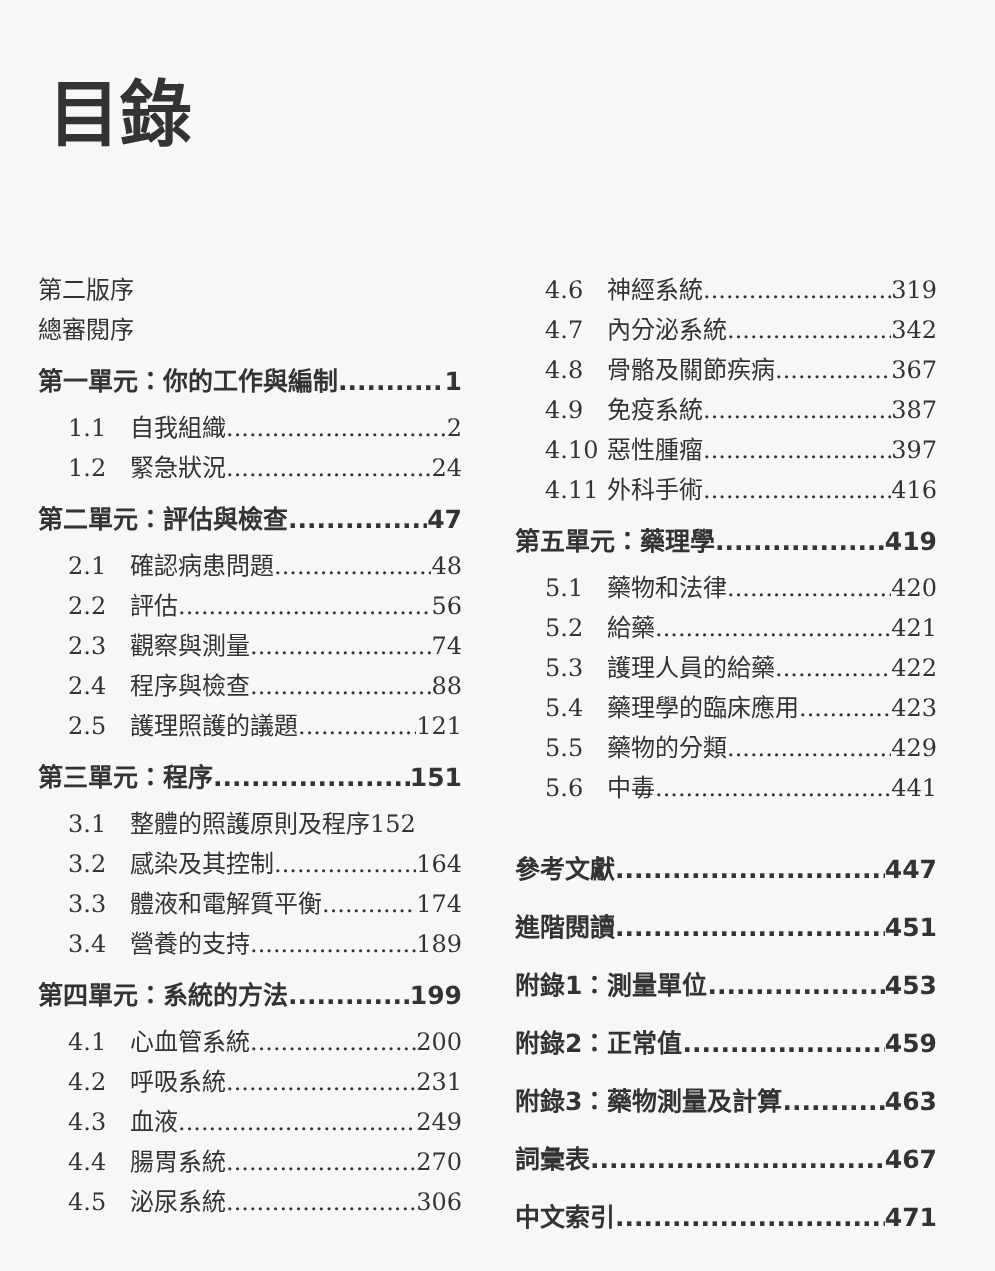目錄
第二版序
總審閱序
第一單元：你的工作與編制 1
1.1 自我組織 2
1.2 緊急狀況 24
第二單元：評估與檢查 47
2.1 確認病患問題 48
2.2 評估 56
2.3 觀察與測量 74
2.4 程序與檢查 88
2.5 護理照護的議題 121
第三單元：程序 151
3.1 整體的照護原則及程序 152
3.2 感染及其控制 164
3.3 體液和電解質平衡 174
3.4 營養的支持 189
第四單元：系統的方法 199
4.1 心血管系統 200
4.2 呼吸系統 231
4.3 血液 249
4.4 腸胃系統 270
4.5 泌尿系統 306
4.6 神經系統 319
4.7 內分泌系統 342
4.8 骨骼及關節疾病 367
4.9 免疫系統 387
4.10 惡性腫瘤 397
4.11 外科手術 416
第五單元：藥理學 419
5.1 藥物和法律 420
5.2 給藥 421
5.3 護理人員的給藥 422
5.4 藥理學的臨床應用 423
5.5 藥物的分類 429
5.6 中毒 441
參考文獻 447
進階閱讀 451
附錄1：測量單位 453
附錄2：正常值 459
附錄3：藥物測量及計算 463
詞彙表 467
中文索引 471